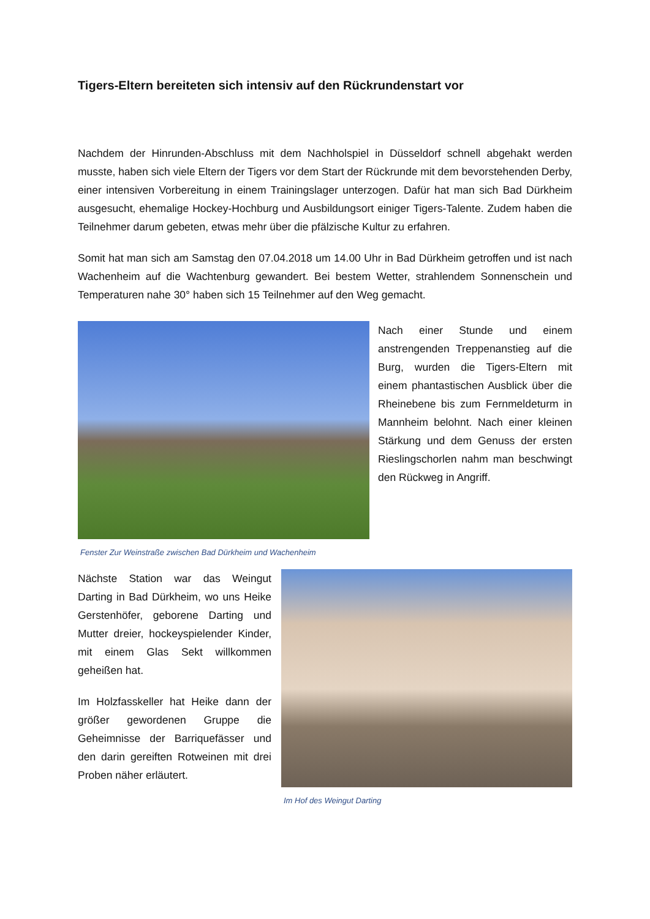Tigers-Eltern bereiteten sich intensiv auf den Rückrundenstart vor
Nachdem der Hinrunden-Abschluss mit dem Nachholspiel in Düsseldorf schnell abgehakt werden musste, haben sich viele Eltern der Tigers vor dem Start der Rückrunde mit dem bevorstehenden Derby, einer intensiven Vorbereitung in einem Trainingslager unterzogen. Dafür hat man sich Bad Dürkheim ausgesucht, ehemalige Hockey-Hochburg und Ausbildungsort einiger Tigers-Talente. Zudem haben die Teilnehmer darum gebeten, etwas mehr über die pfälzische Kultur zu erfahren.
Somit hat man sich am Samstag den 07.04.2018 um 14.00 Uhr in Bad Dürkheim getroffen und ist nach Wachenheim auf die Wachtenburg gewandert. Bei bestem Wetter, strahlendem Sonnenschein und Temperaturen nahe 30° haben sich 15 Teilnehmer auf den Weg gemacht.
Nach einer Stunde und einem anstrengenden Treppenanstieg auf die Burg, wurden die Tigers-Eltern mit einem phantastischen Ausblick über die Rheinebene bis zum Fernmeldeturm in Mannheim belohnt. Nach einer kleinen Stärkung und dem Genuss der ersten Rieslingschorlen nahm man beschwingt den Rückweg in Angriff.
Fenster Zur Weinstraße zwischen Bad Dürkheim und Wachenheim
Nächste Station war das Weingut Darting in Bad Dürkheim, wo uns Heike Gerstenhöfer, geborene Darting und Mutter dreier, hockeyspielender Kinder, mit einem Glas Sekt willkommen geheißen hat.
Im Holzfasskeller hat Heike dann der größer gewordenen Gruppe die Geheimnisse der Barriquefässer und den darin gereiften Rotweinen mit drei Proben näher erläutert.
Im Hof des Weingut Darting